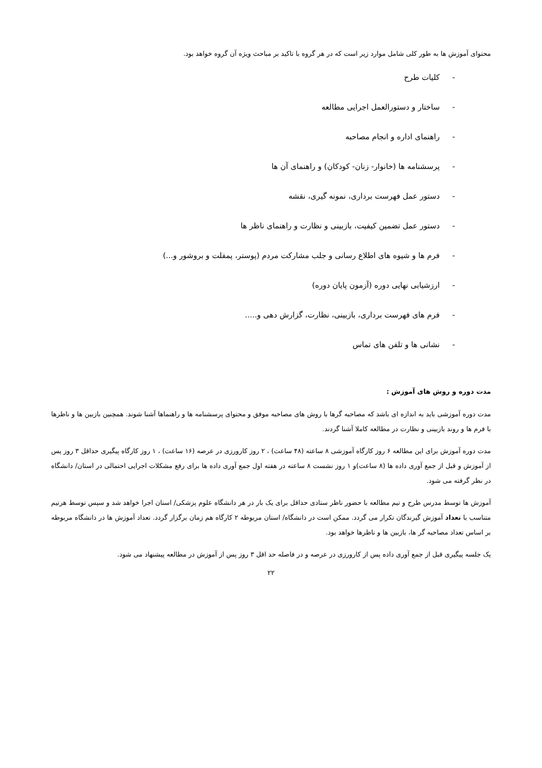محتوای آموزش ها به طور کلی شامل موارد زیر است که در هر گروه با تاکید بر مباحث ویژه آن گروه خواهد بود.
- کلیات طرح
- ساختار و دستورالعمل اجرایی مطالعه
- راهنمای اداره و انجام مصاحبه
- پرسشنامه ها (خانوار- زنان- کودکان) و راهنمای آن ها
- دستور عمل فهرست برداری، نمونه گیری، نقشه
- دستور عمل تضمین کیفیت، بازبینی و نظارت و راهنمای ناظر ها
- فرم ها و شیوه های اطلاع رسانی و جلب مشارکت مردم (پوستر، پمفلت و بروشور و...)
- ارزشیابی نهایی دوره (آزمون پایان دوره)
- فرم های فهرست برداری، بازبینی، نظارت، گزارش دهی و.....
- نشانی ها و تلفن های تماس
مدت دوره و روش های آموزش :
مدت دوره آموزشی باید به اندازه ای باشد که مصاحبه گرها با روش های مصاحبه موفق و محتوای پرسشنامه ها و راهنماها آشنا شوند. همچنین بازبین ها و ناظرها با فرم ها و روند بازبینی و نظارت در مطالعه کاملا آشنا گردند.
مدت دوره آموزش برای این مطالعه ۶ روز کارگاه آموزشی ۸ ساعته (۴۸ ساعت) ، ۲ روز کارورزی در عرصه (۱۶ ساعت) ، ۱ روز کارگاه پیگیری حداقل ۳ روز پس از آموزش و قبل از جمع آوری داده ها (۸ ساعت)و ۱ روز نشست ۸ ساعته در هفته اول جمع آوری داده ها برای رفع مشکلات اجرایی احتمالی در استان/ دانشگاه در نظر گرفته می شود.
آموزش ها توسط مدرس طرح و تیم مطالعه با حضور ناظر ستادی حداقل برای یک بار در هر دانشگاه علوم پزشکی/ استان اجرا خواهد شد و سپس توسط هرتیم متناسب با تعداد آموزش گیرندگان تکرار می گردد. ممکن است در دانشگاه/ استان مربوطه ۲ کارگاه هم زمان برگزار گردد. تعداد آموزش ها در دانشگاه مربوطه بر اساس تعداد مصاحبه گر ها، بازبین ها و ناظرها خواهد بود.
یک جلسه پیگیری قبل از جمع آوری داده پس از کارورزی در عرصه و در فاصله حد اقل ۳ روز پس از آموزش در مطالعه پیشنهاد می شود.
۲۲